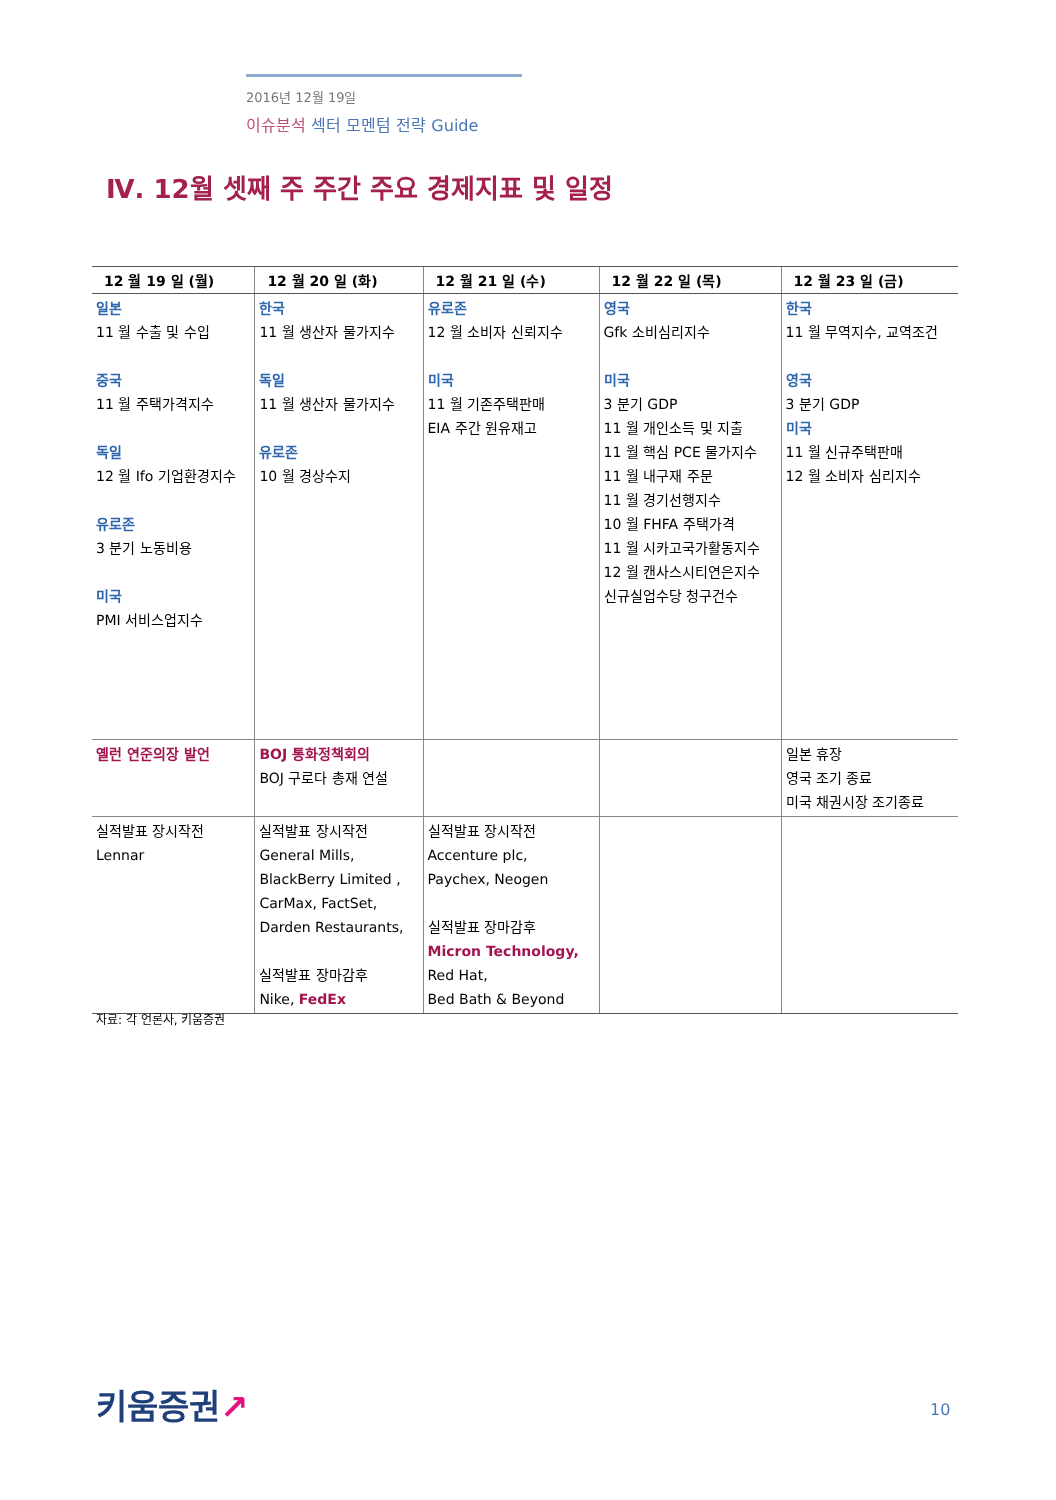2016년 12월 19일
이슈분석 섹터 모멘텀 전략 Guide
Ⅳ. 12월 셋째 주 주간 주요 경제지표 및 일정
| 12 월 19 일 (월) | 12 월 20 일 (화) | 12 월 21 일 (수) | 12 월 22 일 (목) | 12 월 23 일 (금) |
| --- | --- | --- | --- | --- |
| 일본 11 월 수출 및 수입 중국 11 월 주택가격지수 독일 12 월 Ifo 기업환경지수 유로존 3 분기 노동비용 미국 PMI 서비스업지수 | 한국 11 월 생산자 물가지수 독일 11 월 생산자 물가지수 유로존 10 월 경상수지 | 유로존 12 월 소비자 신뢰지수 미국 11 월 기존주택판매 EIA 주간 원유재고 | 영국 Gfk 소비심리지수 미국 3 분기 GDP 11 월 개인소득 및 지출 11 월 핵심 PCE 물가지수 11 월 내구재 주문 11 월 경기선행지수 10 월 FHFA 주택가격 11 월 시카고국가활동지수 12 월 캔사스시티연은지수 신규실업수당 청구건수 | 한국 11 월 무역지수, 교역조건 영국 3 분기 GDP 미국 11 월 신규주택판매 12 월 소비자 심리지수 |
| 옐런 연준의장 발언 | BOJ 통화정책회의 BOJ 구로다 총재 연설 | | | 일본 휴장 영국 조기 종료 미국 채권시장 조기종료 |
| 실적발표 장시작전 Lennar | 실적발표 장시작전 General Mills, BlackBerry Limited , CarMax, FactSet, Darden Restaurants, 실적발표 장마감후 Nike, FedEx | 실적발표 장시작전 Accenture plc, Paychex, Neogen 실적발표 장마감후 Micron Technology, Red Hat, Bed Bath & Beyond | | |
자료: 각 언론사, 키움증권
키움증권↗ 10